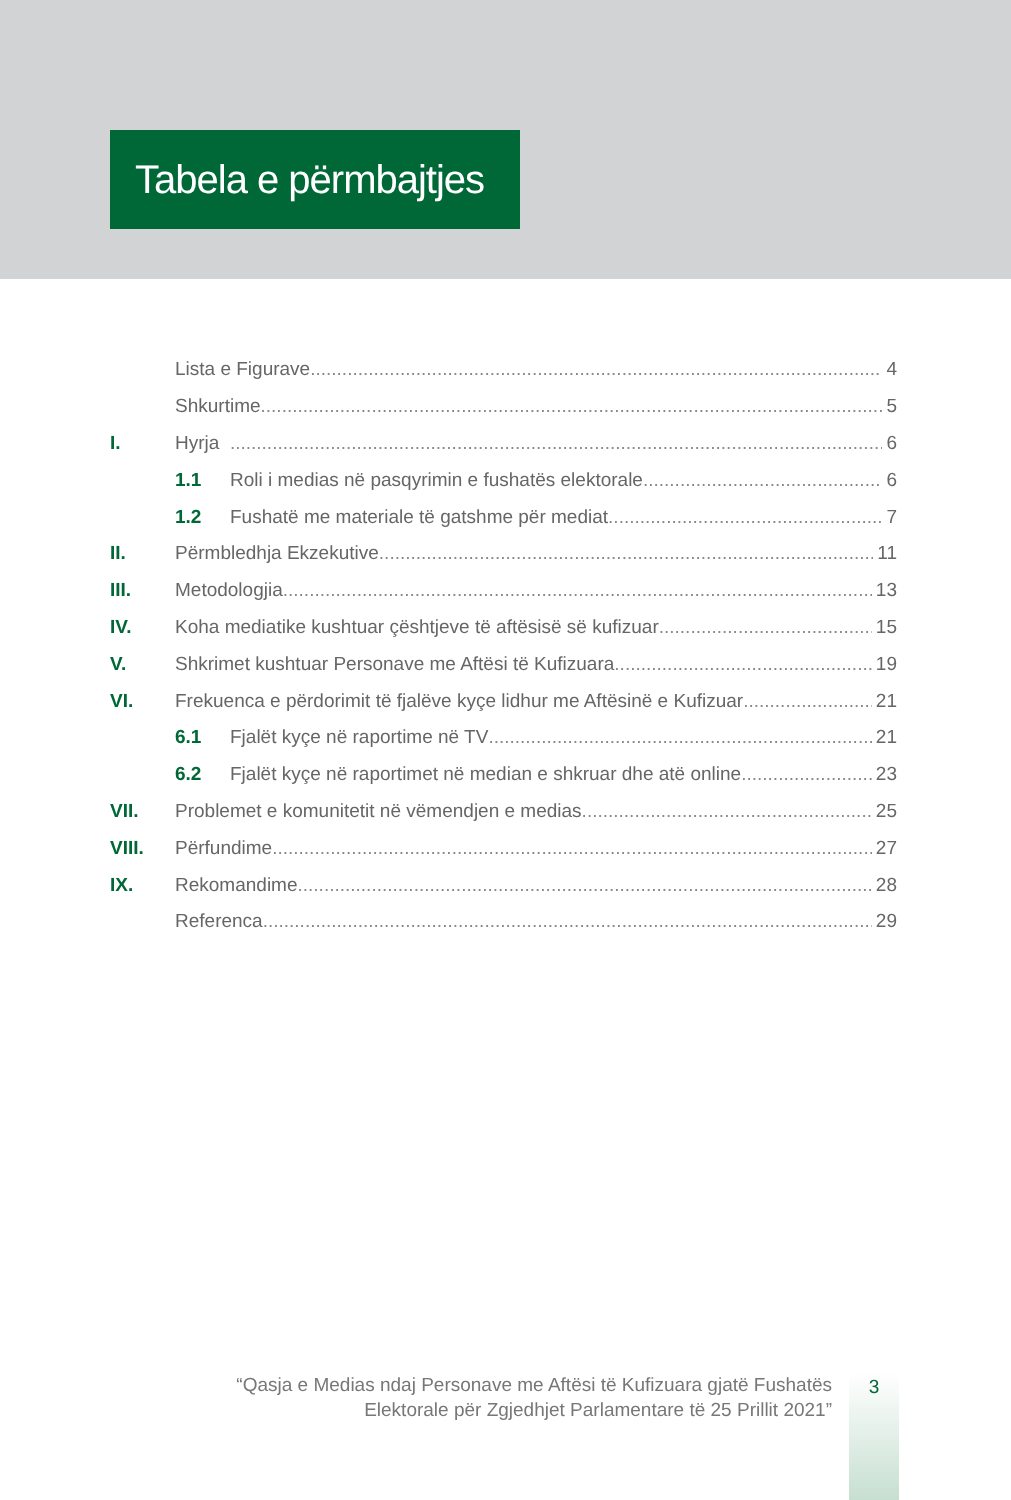Tabela e përmbajtjes
Lista e Figurave 4
Shkurtime 5
I. Hyrja 6
1.1 Roli i medias në pasqyrimin e fushatës elektorale 6
1.2 Fushatë me materiale të gatshme për mediat 7
II. Përmbledhja Ekzekutive 11
III. Metodologjia 13
IV. Koha mediatike kushtuar çështjeve të aftësisë së kufizuar 15
V. Shkrimet kushtuar Personave me Aftësi të Kufizuara 19
VI. Frekuenca e përdorimit të fjalëve kyçe lidhur me Aftësinë e Kufizuar 21
6.1 Fjalët kyçe në raportime në TV 21
6.2 Fjalët kyçe në raportimet në median e shkruar dhe atë online 23
VII. Problemet e komunitetit në vëmendjen e medias 25
VIII. Përfundime 27
IX. Rekomandime 28
Referenca 29
“Qasja e Medias ndaj Personave me Aftësi të Kufizuara gjatë Fushatës
Elektorale për Zgjedhjet Parlamentare të 25 Prillit 2021”
3